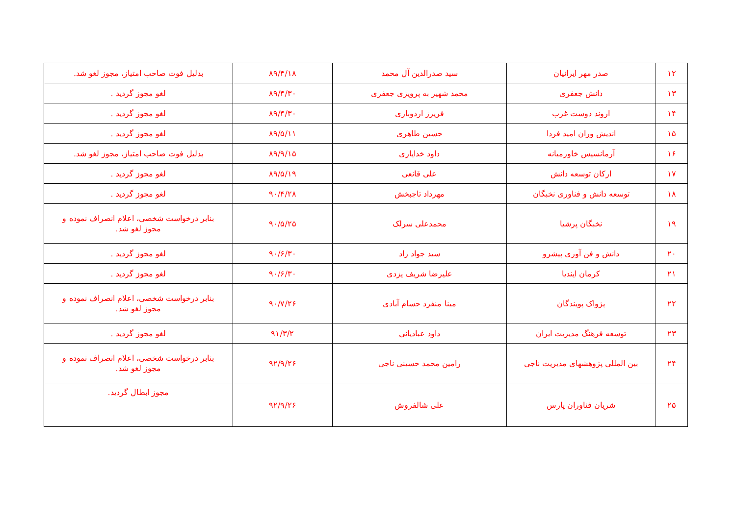| ۱۲ | صدر مهر ایرانیان | سید صدرالدین آل محمد | ۸۹/۴/۱۸ | بدلیل فوت صاحب امتیاز، مجوز لغو شد. |
| ۱۳ | دانش جعفری | محمد شهیر به پرویزی جعفری | ۸۹/۴/۳۰ | لغو مجوز گردید . |
| ۱۴ | اروند دوست غرب | فریرز اردوباری | ۸۹/۴/۳۰ | لغو مجوز گردید . |
| ۱۵ | اندیش وران امید فردا | حسین طاهری | ۸۹/۵/۱۱ | لغو مجوز گردید . |
| ۱۶ | آرمانسیس خاورمیانه | داود خدایاری | ۸۹/۹/۱۵ | بدلیل فوت صاحب امتیاز، مجوز لغو شد. |
| ۱۷ | ارکان توسعه دانش | علی قانعی | ۸۹/۵/۱۹ | لغو مجوز گردید . |
| ۱۸ | توسعه دانش و فناوری نخبگان | مهرداد تاجبخش | ۹۰/۴/۲۸ | لغو مجوز گردید . |
| ۱۹ | نخبگان پرشیا | محمدعلی سرلک | ۹۰/۵/۲۵ | بنابر درخواست شخصی، اعلام انصراف نموده و مجوز لغو شد. |
| ۲۰ | دانش و فن آوری پیشرو | سید جواد زاد | ۹۰/۶/۳۰ | لغو مجوز گردید . |
| ۲۱ | کرمان ایندیا | علیرضا شریف یزدی | ۹۰/۶/۳۰ | لغو مجوز گردید . |
| ۲۲ | پژواک پویندگان | مینا منفرد حسام آبادی | ۹۰/۷/۲۶ | بنابر درخواست شخصی، اعلام انصراف نموده و مجوز لغو شد. |
| ۲۳ | توسعه فرهنگ مدیریت ایران | داود عبادیانی | ۹۱/۳/۲ | لغو مجوز گردید . |
| ۲۴ | بین المللی پژوهشهای مدیریت ناجی | رامین محمد حسینی ناجی | ۹۲/۹/۲۶ | بنابر درخواست شخصی، اعلام انصراف نموده و مجوز لغو شد. |
| ۲۵ | شریان فناوران پارس | علی شالفروش | ۹۲/۹/۲۶ | مجوز ابطال گردید. |